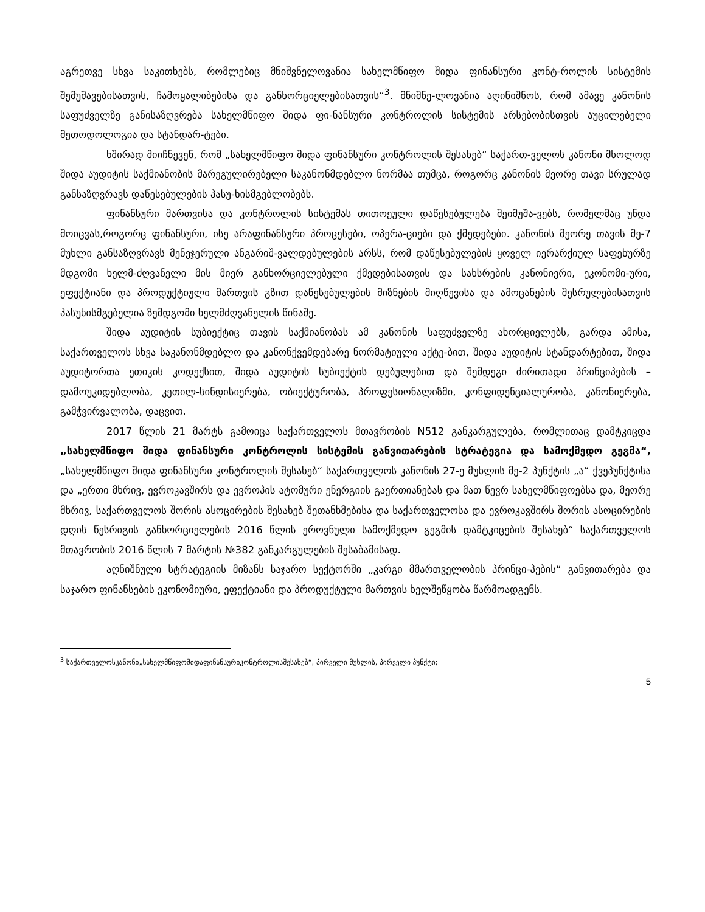აგრეთვე სხვა საკითხებს, რომლებიც მნიშვნელოვანია სახელმწიფო შიდა ფინანსური კონტ-როლის სისტემის შემუშავებისათვის, ჩამოყალიბებისა და განხორციელებისათვის“<sup>3</sup>. მნიშნე-ლოვანია აღინიშნოს, რომ ამავე კანონის საფუძველზე განისაზღვრება სახელმწიფო შიდა ფი-ნანსური კონტროლის სისტემის არსებობისთვის აუცილებელი მეთოდოლოგია და სტანდარ-ტები.
ხშირად მიიჩნევენ, რომ „სახელმწიფო შიდა ფინანსური კონტროლის შესახებ“ საქართ-ველოს კანონი მხოლოდ შიდა აუდიტის საქმიანობის მარეგულირებელი საკანონმდებლო ნორმაა თუმცა, როგორც კანონის მეორე თავი სრულად განსაზღვრავს დაწესებულების პასუ-ხისმგებლობებს.
ფინანსური მართვისა და კონტროლის სისტემას თითოეული დაწესებულება შეიმუშა-ვებს, რომელმაც უნდა მოიცვას,როგორც ფინანსური, ისე არაფინანსური პროცესები, ოპერა-ციები და ქმედებები. კანონის მეორე თავის მე-7 მუხლი განსაზღვრავს მენეჯერული ანგარიშ-ვალდებულების არსს, რომ დაწესებულების ყოველ იერარქიულ საფეხურზე მდგომი ხელმ-ძღვანელი მის მიერ განხორციელებული ქმედებისათვის და სახსრების კანონიერი, ეკონომი-ური, ეფექტიანი და პროდუქტიული მართვის გზით დაწესებულების მიზნების მიღწევისა და ამოცანების შესრულებისათვის პასუხისმგებელია ზემდგომი ხელმძღვანელის წინაშე.
შიდა აუდიტის სუბიექტიც თავის საქმიანობას ამ კანონის საფუძველზე ახორციელებს, გარდა ამისა, საქართველოს სხვა საკანონმდებლო და კანონქვემდებარე ნორმატიული აქტე-ბით, შიდა აუდიტის სტანდარტებით, შიდა აუდიტორთა ეთიკის კოდექსით, შიდა აუდიტის სუბიექტის დებულებით და შემდეგი ძირითადი პრინციპების – დამოუკიდებლობა, კეთილ-სინდისიერება, ობიექტურობა, პროფესიონალიზმი, კონფიდენციალურობა, კანონიერება, გამჭვირვალობა, დაცვით.
2017 წლის 21 მარტს გამოიცა საქართველოს მთავრობის N512 განკარგულება, რომლითაც დამტკიცდა „სახელმწიფო შიდა ფინანსური კონტროლის სისტემის განვითარების სტრატეგია და სამოქმედო გეგმა“, „სახელმწიფო შიდა ფინანსური კონტროლის შესახებ“ საქართველოს კანონის 27-ე მუხლის მე-2 პუნქტის „ა“ ქვეპუნქტისა და „ერთი მხრივ, ევროკავშირს და ევროპის ატომური ენერგიის გაერთიანებას და მათ წევრ სახელმწიფოებსა და, მეორე მხრივ, საქართველოს შორის ასოცირების შესახებ შეთანხმებისა და საქართველოსა და ევროკავშირს შორის ასოცირების დღის წესრიგის განხორციელების 2016 წლის ეროვნული სამოქმედო გეგმის დამტკიცების შესახებ“ საქართველოს მთავრობის 2016 წლის 7 მარტის №382 განკარგულების შესაბამისად.
აღნიშნული სტრატეგიის მიზანს საჯარო სექტორში „კარგი მმართველობის პრინცი-პების“ განვითარება და საჯარო ფინანსების ეკონომიური, ეფექტიანი და პროდუქტული მართვის ხელშეწყობა წარმოადგენს.
<sup>3</sup> საქართველოსკანონი„სახელმწიფოშიდაფინანსურიკონტროლისშესახებ“, პირველი მუხლის, პირველი პუნქტი;
5